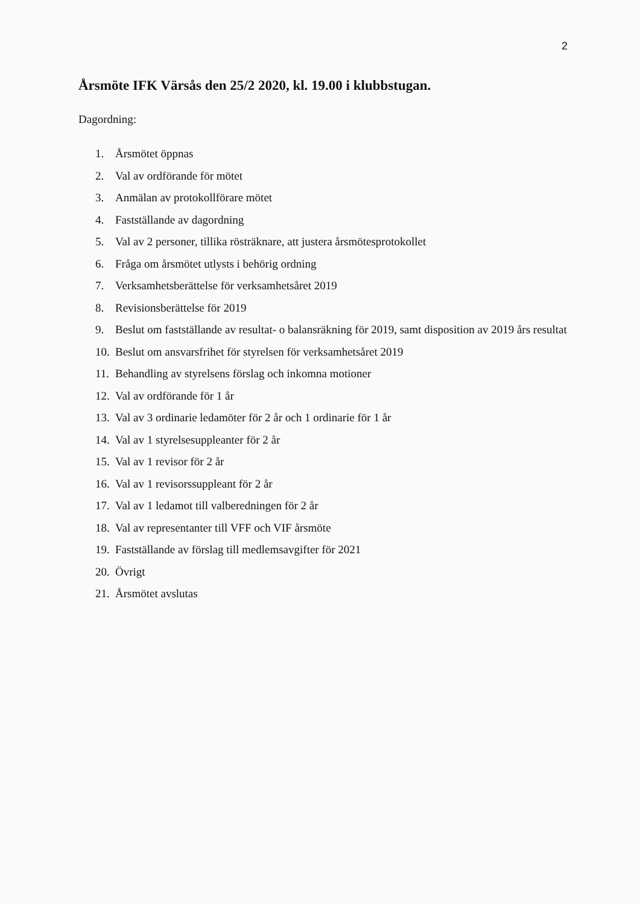2
Årsmöte IFK Värsås den 25/2 2020, kl. 19.00 i klubbstugan.
Dagordning:
1. Årsmötet öppnas
2. Val av ordförande för mötet
3. Anmälan av protokollförare mötet
4. Fastställande av dagordning
5. Val av 2 personer, tillika rösträknare, att justera årsmötesprotokollet
6. Fråga om årsmötet utlysts i behörig ordning
7. Verksamhetsberättelse för verksamhetsåret 2019
8. Revisionsberättelse för 2019
9. Beslut om fastställande av resultat- o balansräkning för 2019, samt disposition av 2019 års resultat
10. Beslut om ansvarsfrihet för styrelsen för verksamhetsåret 2019
11. Behandling av styrelsens förslag och inkomna motioner
12. Val av ordförande för 1 år
13. Val av 3 ordinarie ledamöter för 2 år och 1 ordinarie för 1 år
14. Val av 1 styrelsesuppleanter för 2 år
15. Val av 1 revisor för 2 år
16. Val av 1 revisorssuppleant för 2 år
17. Val av 1 ledamot till valberedningen för 2 år
18. Val av representanter till VFF och VIF årsmöte
19. Fastställande av förslag till medlemsavgifter för 2021
20. Övrigt
21. Årsmötet avslutas